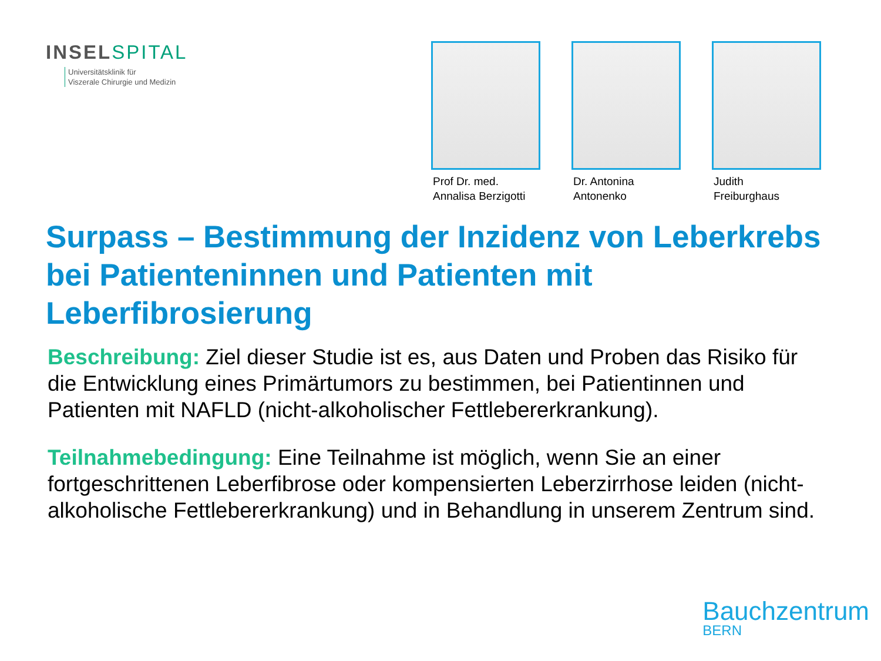INSELSPITAL
Universitätsklinik für
Viszerale Chirurgie und Medizin
Prof Dr. med.
Annalisa Berzigotti
Dr. Antonina
Antonenko
Judith
Freiburghaus
Surpass – Bestimmung der Inzidenz von Leberkrebs bei Patienteninnen und Patienten mit Leberfibrosierung
Beschreibung: Ziel dieser Studie ist es, aus Daten und Proben das Risiko für die Entwicklung eines Primärtumors zu bestimmen, bei Patientinnen und Patienten mit NAFLD (nicht-alkoholischer Fettlebererkrankung).
Teilnahmebedingung: Eine Teilnahme ist möglich, wenn Sie an einer fortgeschrittenen Leberfibrose oder kompensierten Leberzirrhose leiden (nicht-alkoholische Fettlebererkrankung) und in Behandlung in unserem Zentrum sind.
Bauchzentrum
BERN